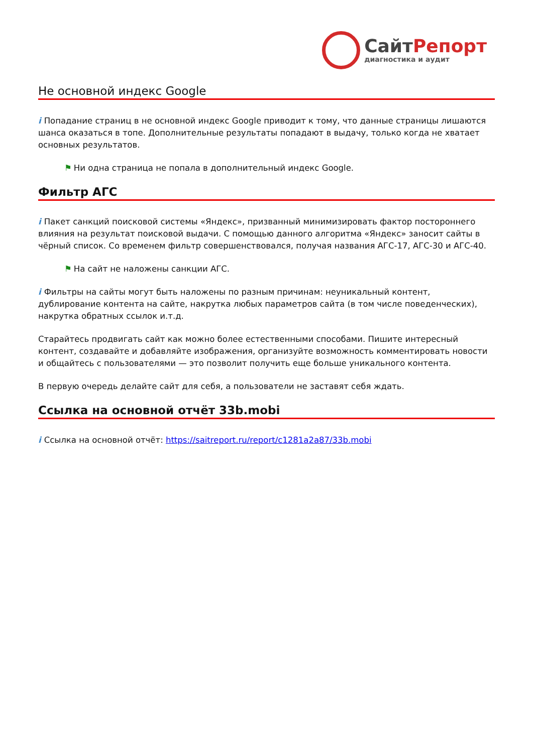СайтРепорт
диагностика и аудит
Не основной индекс Google
i Попадание страниц в не основной индекс Google приводит к тому, что данные страницы лишаются шанса оказаться в топе. Дополнительные результаты попадают в выдачу, только когда не хватает основных результатов.
⚑ Ни одна страница не попала в дополнительный индекс Google.
Фильтр АГС
i Пакет санкций поисковой системы «Яндекс», призванный минимизировать фактор постороннего влияния на результат поисковой выдачи. С помощью данного алгоритма «Яндекс» заносит сайты в чёрный список. Со временем фильтр совершенствовался, получая названия АГС-17, АГС-30 и АГС-40.
⚑ На сайт не наложены санкции АГС.
i Фильтры на сайты могут быть наложены по разным причинам: неуникальный контент, дублирование контента на сайте, накрутка любых параметров сайта (в том числе поведенческих), накрутка обратных ссылок и.т.д.
Старайтесь продвигать сайт как можно более естественными способами. Пишите интересный контент, создавайте и добавляйте изображения, организуйте возможность комментировать новости и общайтесь с пользователями — это позволит получить еще больше уникального контента.
В первую очередь делайте сайт для себя, а пользователи не заставят себя ждать.
Ссылка на основной отчёт 33b.mobi
i Ссылка на основной отчёт: https://saitreport.ru/report/c1281a2a87/33b.mobi